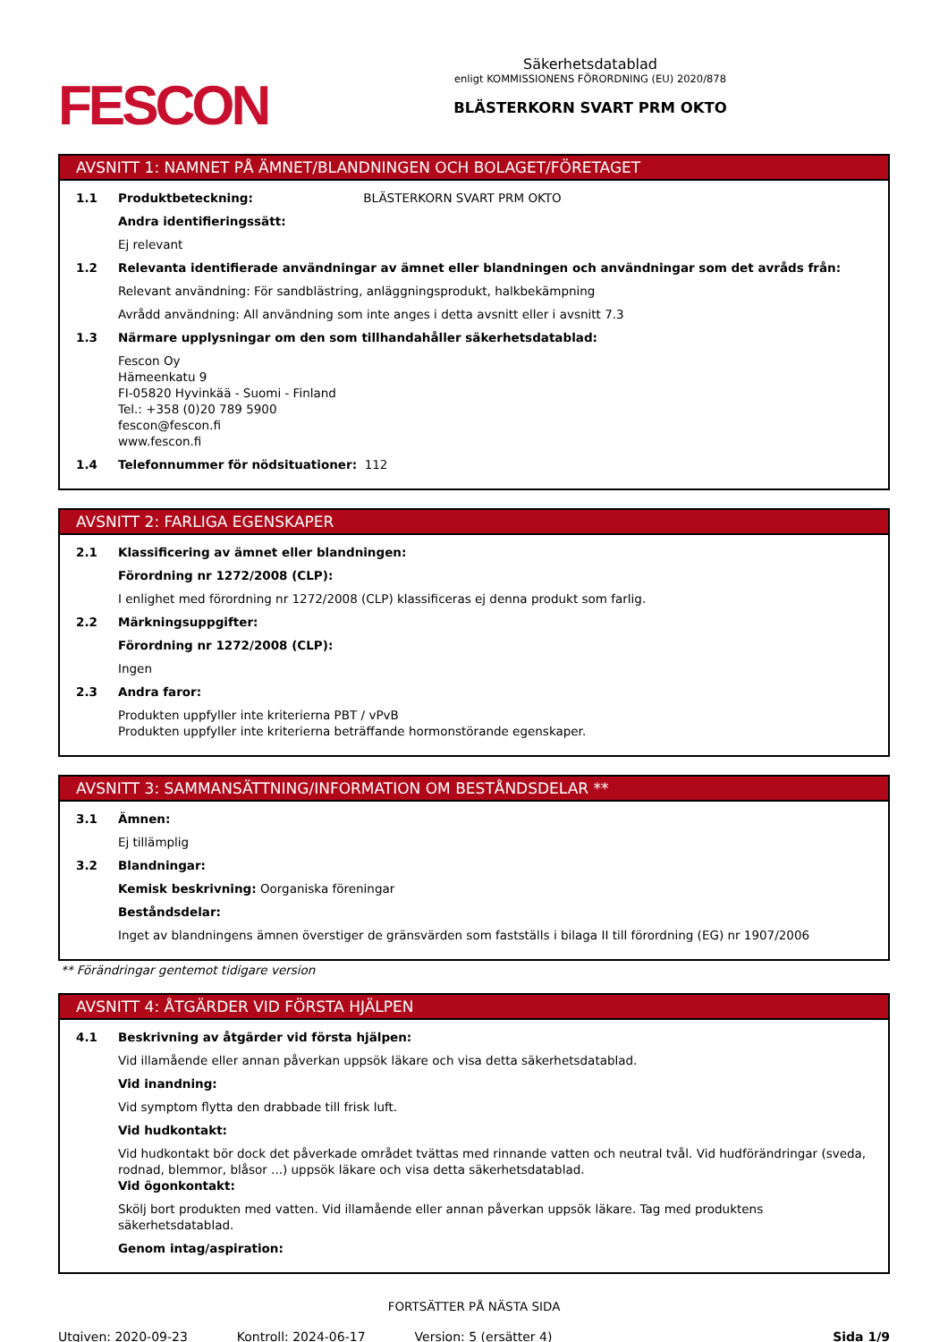FESCON
Säkerhetsdatablad
enligt KOMMISSIONENS FÖRORDNING (EU) 2020/878
BLÄSTERKORN SVART PRM OKTO
AVSNITT 1: NAMNET PÅ ÄMNET/BLANDNINGEN OCH BOLAGET/FÖRETAGET
1.1 Produktbeteckning: BLÄSTERKORN SVART PRM OKTO
Andra identifieringssätt:
Ej relevant
1.2 Relevanta identifierade användningar av ämnet eller blandningen och användningar som det avråds från:
Relevant användning: För sandblästring, anläggningsprodukt, halkbekämpning
Avrådd användning: All användning som inte anges i detta avsnitt eller i avsnitt 7.3
1.3 Närmare upplysningar om den som tillhandahåller säkerhetsdatablad:
Fescon Oy
Hämeenkatu 9
FI-05820 Hyvinkää - Suomi - Finland
Tel.: +358 (0)20 789 5900
fescon@fescon.fi
www.fescon.fi
1.4 Telefonnummer för nödsituationer: 112
AVSNITT 2: FARLIGA EGENSKAPER
2.1 Klassificering av ämnet eller blandningen:
Förordning nr 1272/2008 (CLP):
I enlighet med förordning nr 1272/2008 (CLP) klassificeras ej denna produkt som farlig.
2.2 Märkningsuppgifter:
Förordning nr 1272/2008 (CLP):
Ingen
2.3 Andra faror:
Produkten uppfyller inte kriterierna PBT / vPvB
Produkten uppfyller inte kriterierna beträffande hormonstörande egenskaper.
AVSNITT 3: SAMMANSÄTTNING/INFORMATION OM BESTÅNDSDELAR **
3.1 Ämnen:
Ej tillämplig
3.2 Blandningar:
Kemisk beskrivning: Oorganiska föreningar
Beståndsdelar:
Inget av blandningens ämnen överstiger de gränsvärden som fastställs i bilaga II till förordning (EG) nr 1907/2006
** Förändringar gentemot tidigare version
AVSNITT 4: ÅTGÄRDER VID FÖRSTA HJÄLPEN
4.1 Beskrivning av åtgärder vid första hjälpen:
Vid illamående eller annan påverkan uppsök läkare och visa detta säkerhetsdatablad.
Vid inandning:
Vid symptom flytta den drabbade till frisk luft.
Vid hudkontakt:
Vid hudkontakt bör dock det påverkade området tvättas med rinnande vatten och neutral tvål. Vid hudförändringar (sveda, rodnad, blemmor, blåsor ...) uppsök läkare och visa detta säkerhetsdatablad.
Vid ögonkontakt:
Skölj bort produkten med vatten. Vid illamående eller annan påverkan uppsök läkare. Tag med produktens säkerhetsdatablad.
Genom intag/aspiration:
FORTSÄTTER PÅ NÄSTA SIDA
Utgiven: 2020-09-23 Kontroll: 2024-06-17 Version: 5 (ersätter 4) Sida 1/9